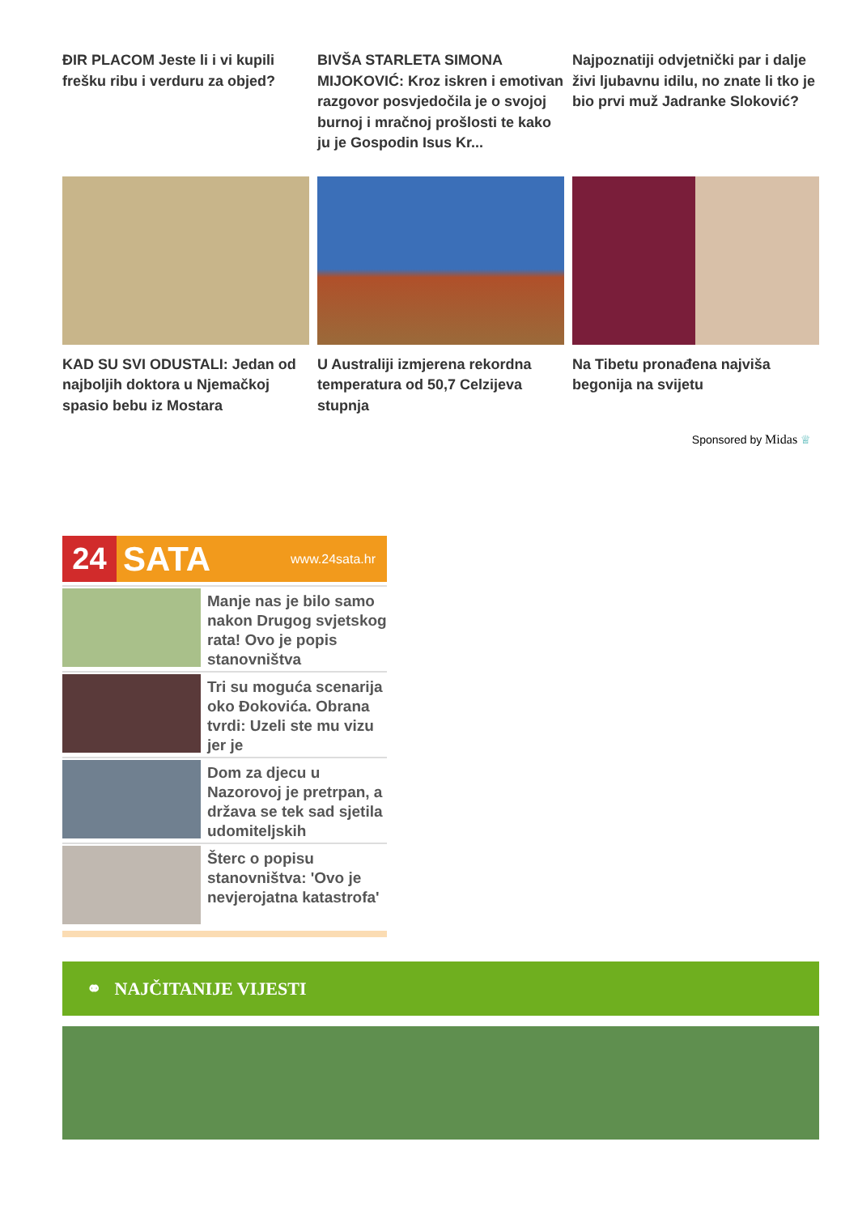ĐIR PLACOM Jeste li i vi kupili frešku ribu i verduru za objed?
BIVŠA STARLETA SIMONA MIJOKOVIĆ: Kroz iskren i emotivan razgovor posvjedočila je o svojoj burnoj i mračnoj prošlosti te kako ju je Gospodin Isus Kr...
Najpoznatiji odvjetnički par i dalje živi ljubavnu idilu, no znate li tko je bio prvi muž Jadranke Sloković?
KAD SU SVI ODUSTALI: Jedan od najboljih doktora u Njemačkoj spasio bebu iz Mostara
U Australiji izmjerena rekordna temperatura od 50,7 Celzijeva stupnja
Na Tibetu pronađena najviša begonija na svijetu
Sponsored by Midas ♕
24
SATA www.24sata.hr
Manje nas je bilo samo nakon Drugog svjetskog rata! Ovo je popis stanovništva
Tri su moguća scenarija oko Đokovića. Obrana tvrdi: Uzeli ste mu vizu jer je
Dom za djecu u Nazorovoj je pretrpan, a država se tek sad sjetila udomiteljskih
Šterc o popisu stanovništva: 'Ovo je nevjerojatna katastrofa'
⚭ NAJČITANIJE VIJESTI